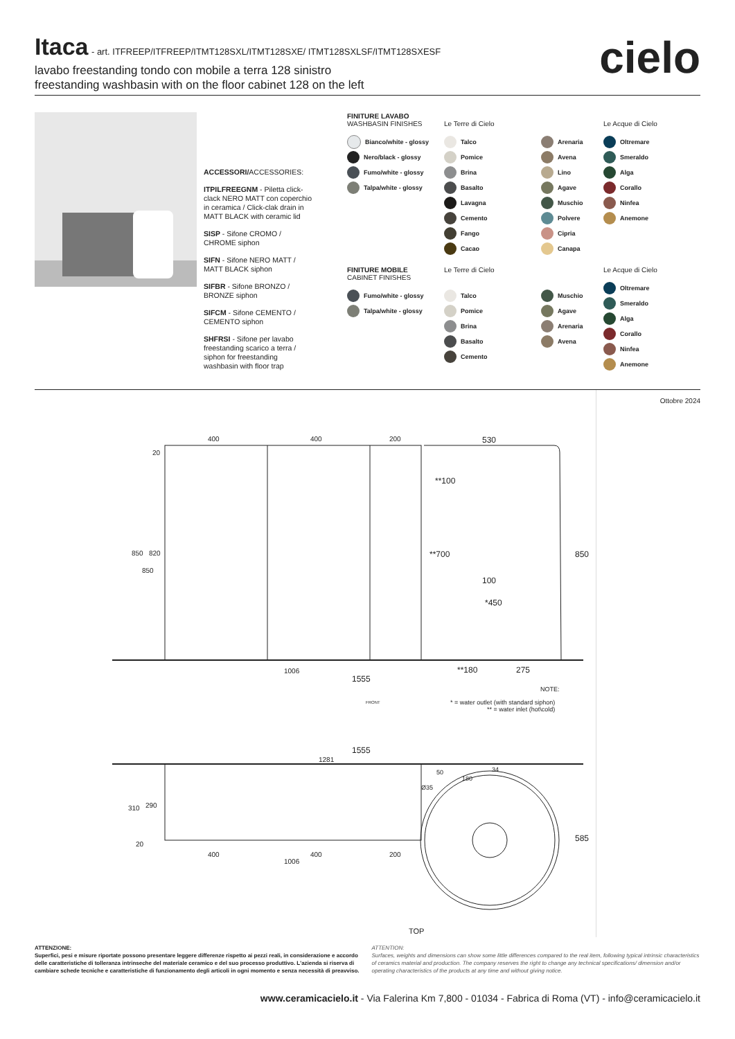Itaca
- art. ITFREEP/ITFREEP/ITMT128SXL/ITMT128SXE/ ITMT128SXLSF/ITMT128SXESF
lavabo freestanding tondo con mobile a terra 128 sinistro
freestanding washbasin with on the floor cabinet 128 on the left
cielo
ACCESSORI/ACCESSORIES:
ITPILFREEGNM - Piletta click-clack NERO MATT con coperchio in ceramica / Click-clak drain in MATT BLACK with ceramic lid
SISP - Sifone CROMO / CHROME siphon
SIFN - Sifone NERO MATT / MATT BLACK siphon
SIFBR - Sifone BRONZO / BRONZE siphon
SIFCM - Sifone CEMENTO / CEMENTO siphon
SHFRSI - Sifone per lavabo freestanding scarico a terra / siphon for freestanding washbasin with floor trap
FINITURE LAVABO
WASHBASIN FINISHES
Bianco/white - glossy
Nero/black - glossy
Fumo/white - glossy
Talpa/white - glossy
Le Terre di Cielo
Talco
Pomice
Brina
Basalto
Lavagna
Cemento
Fango
Cacao
Arenaria
Avena
Lino
Agave
Muschio
Polvere
Cipria
Canapa
Le Acque di Cielo
Oltremare
Smeraldo
Alga
Corallo
Ninfea
Anemone
FINITURE MOBILE
CABINET FINISHES
Fumo/white - glossy
Talpa/white - glossy
Le Terre di Cielo
Talco
Pomice
Brina
Basalto
Cemento
Muschio
Agave
Arenaria
Avena
Le Acque di Cielo
Oltremare
Smeraldo
Alga
Corallo
Ninfea
Anemone
400 400 200 530
20
850 820
850
**100
**700
100
*450
850
1006 **180 275
1555
NOTE:
FRONT
* = water outlet (with standard siphon)
** = water inlet (hot\cold)
1555
1281
50 34
180
Ø35
310 290
20
400 400 200
1006
585
TOP
Ottobre 2024
ATTENZIONE:
Superfici, pesi e misure riportate possono presentare leggere differenze rispetto ai pezzi reali, in considerazione e accordo delle caratteristiche di tolleranza intrinseche del materiale ceramico e del suo processo produttivo. L'azienda si riserva di cambiare schede tecniche e caratteristiche di funzionamento degli articoli in ogni momento e senza necessità di preavviso.
ATTENTION:
Surfaces, weights and dimensions can show some little differences compared to the real item, following typical intrinsic characteristics of ceramics material and production. The company reserves the right to change any technical specifications/ dimension and/or operating characteristics of the products at any time and without giving notice.
www.ceramicacielo.it - Via Falerina Km 7,800 - 01034 - Fabrica di Roma (VT) - info@ceramicacielo.it